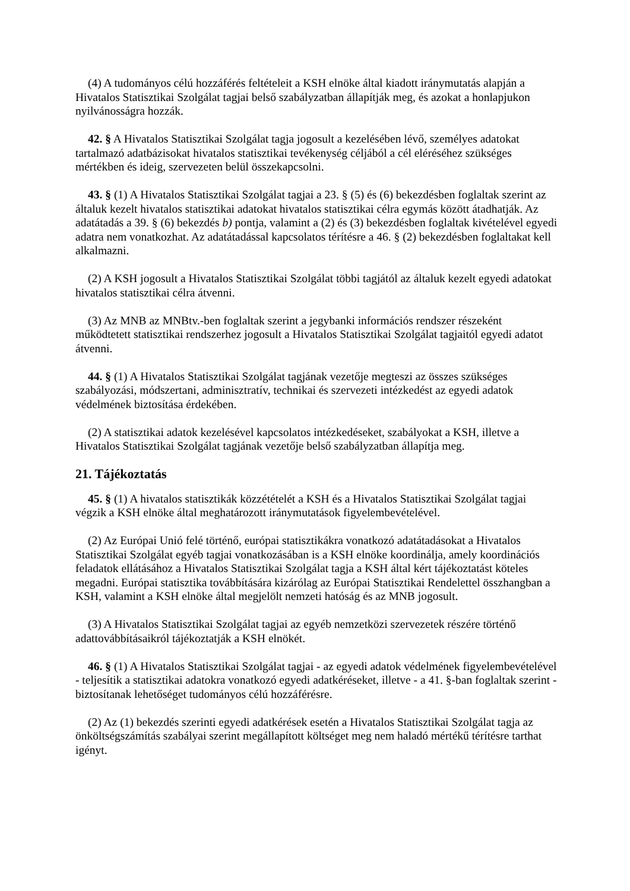(4) A tudományos célú hozzáférés feltételeit a KSH elnöke által kiadott iránymutatás alapján a Hivatalos Statisztikai Szolgálat tagjai belső szabályzatban állapítják meg, és azokat a honlapjukon nyilvánosságra hozzák.
42. § A Hivatalos Statisztikai Szolgálat tagja jogosult a kezelésében lévő, személyes adatokat tartalmazó adatbázisokat hivatalos statisztikai tevékenység céljából a cél eléréséhez szükséges mértékben és ideig, szervezeten belül összekapcsolni.
43. § (1) A Hivatalos Statisztikai Szolgálat tagjai a 23. § (5) és (6) bekezdésben foglaltak szerint az általuk kezelt hivatalos statisztikai adatokat hivatalos statisztikai célra egymás között átadhatják. Az adatátadás a 39. § (6) bekezdés b) pontja, valamint a (2) és (3) bekezdésben foglaltak kivételével egyedi adatra nem vonatkozhat. Az adatátadással kapcsolatos térítésre a 46. § (2) bekezdésben foglaltakat kell alkalmazni.
(2) A KSH jogosult a Hivatalos Statisztikai Szolgálat többi tagjától az általuk kezelt egyedi adatokat hivatalos statisztikai célra átvenni.
(3) Az MNB az MNBtv.-ben foglaltak szerint a jegybanki információs rendszer részeként működtetett statisztikai rendszerhez jogosult a Hivatalos Statisztikai Szolgálat tagjaitól egyedi adatot átvenni.
44. § (1) A Hivatalos Statisztikai Szolgálat tagjának vezetője megteszi az összes szükséges szabályozási, módszertani, adminisztratív, technikai és szervezeti intézkedést az egyedi adatok védelmének biztosítása érdekében.
(2) A statisztikai adatok kezelésével kapcsolatos intézkedéseket, szabályokat a KSH, illetve a Hivatalos Statisztikai Szolgálat tagjának vezetője belső szabályzatban állapítja meg.
21. Tájékoztatás
45. § (1) A hivatalos statisztikák közzétételét a KSH és a Hivatalos Statisztikai Szolgálat tagjai végzik a KSH elnöke által meghatározott iránymutatások figyelembevételével.
(2) Az Európai Unió felé történő, európai statisztikákra vonatkozó adatátadásokat a Hivatalos Statisztikai Szolgálat egyéb tagjai vonatkozásában is a KSH elnöke koordinálja, amely koordinációs feladatok ellátásához a Hivatalos Statisztikai Szolgálat tagja a KSH által kért tájékoztatást köteles megadni. Európai statisztika továbbítására kizárólag az Európai Statisztikai Rendelettel összhangban a KSH, valamint a KSH elnöke által megjelölt nemzeti hatóság és az MNB jogosult.
(3) A Hivatalos Statisztikai Szolgálat tagjai az egyéb nemzetközi szervezetek részére történő adattovábbításaikról tájékoztatják a KSH elnökét.
46. § (1) A Hivatalos Statisztikai Szolgálat tagjai - az egyedi adatok védelmének figyelembevételével - teljesítik a statisztikai adatokra vonatkozó egyedi adatkéréseket, illetve - a 41. §-ban foglaltak szerint - biztosítanak lehetőséget tudományos célú hozzáférésre.
(2) Az (1) bekezdés szerinti egyedi adatkérések esetén a Hivatalos Statisztikai Szolgálat tagja az önköltségszámítás szabályai szerint megállapított költséget meg nem haladó mértékű térítésre tarthat igényt.